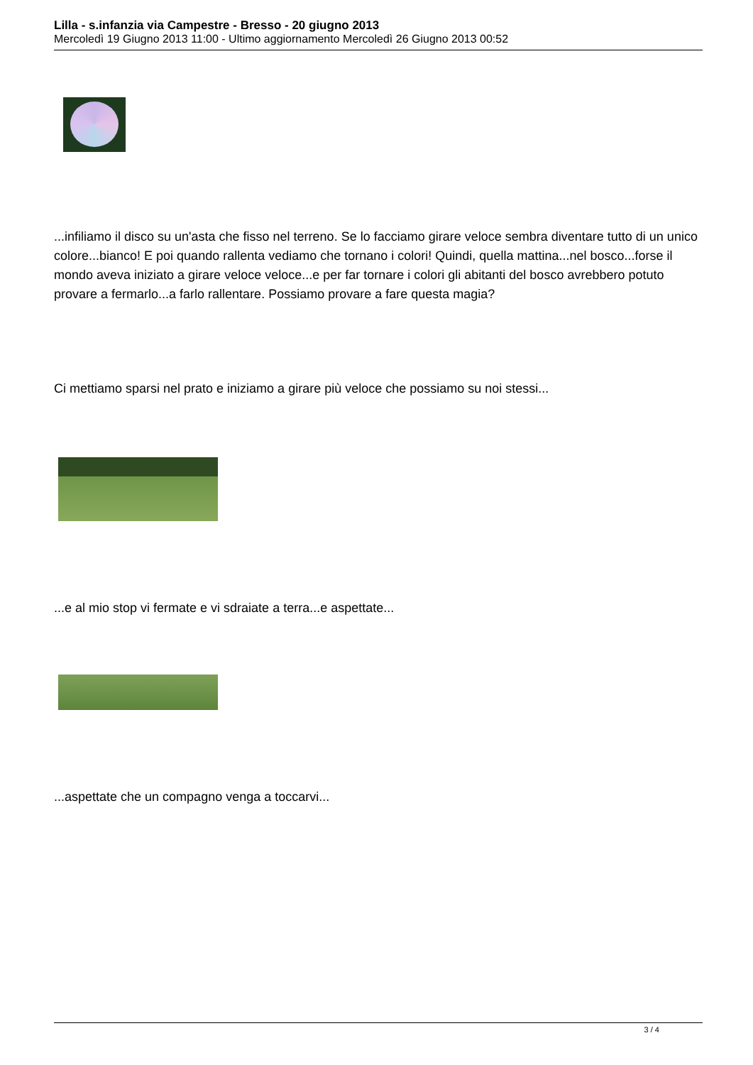Lilla - s.infanzia via Campestre - Bresso - 20 giugno 2013
Mercoledì 19 Giugno 2013 11:00 - Ultimo aggiornamento Mercoledì 26 Giugno 2013 00:52
...infiliamo il disco su un'asta che fisso nel terreno. Se lo facciamo girare veloce sembra diventare tutto di un unico colore...bianco! E poi quando rallenta vediamo che tornano i colori! Quindi, quella mattina...nel bosco...forse il mondo aveva iniziato a girare veloce veloce...e per far tornare i colori gli abitanti del bosco avrebbero potuto provare a fermarlo...a farlo rallentare. Possiamo provare a fare questa magia?
Ci mettiamo sparsi nel prato e iniziamo a girare più veloce che possiamo su noi stessi...
...e al mio stop vi fermate e vi sdraiate a terra...e aspettate...
...aspettate che un compagno venga a toccarvi...
3 / 4